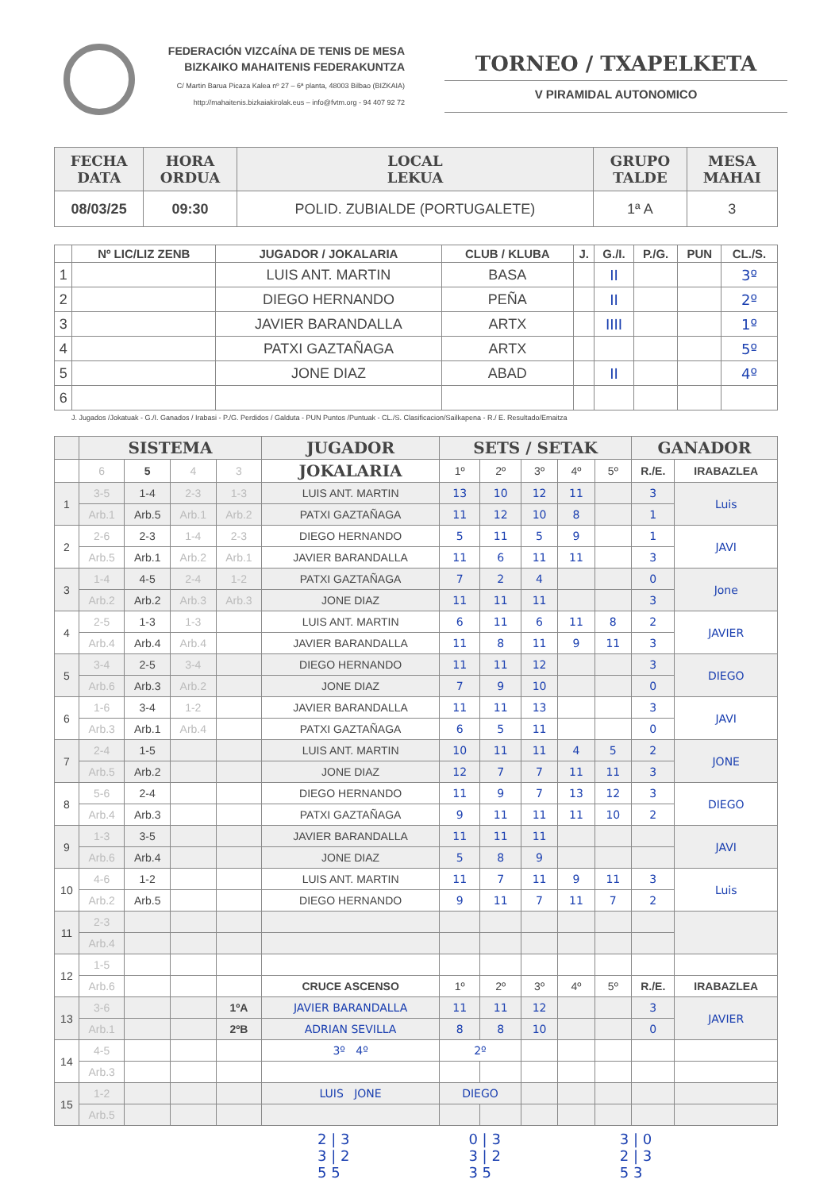FEDERACIÓN VIZCAÍNA DE TENIS DE MESA
BIZKAIKO MAHAITENIS FEDERAKUNTZA
C/ Martin Barua Picaza Kalea nº 27 – 6ª planta, 48003 Bilbao (BIZKAIA)
http://mahaitenis.bizkaiakirolak.eus – info@fvtm.org - 94 407 92 72
TORNEO / TXAPELKETA
V PIRAMIDAL AUTONOMICO
| FECHA DATA | HORA ORDUA | LOCAL LEKUA | GRUPO TALDE | MESA MAHAI |
| --- | --- | --- | --- | --- |
| 08/03/25 | 09:30 | POLID. ZUBIALDE (PORTUGALETE) | 1ª A | 3 |
| | Nº LIC/LIZ ZENB | JUGADOR / JOKALARIA | CLUB / KLUBA | J. | G./I. | P./G. | PUN | CL./S. |
| --- | --- | --- | --- | --- | --- | --- | --- | --- |
| 1 | | LUIS ANT. MARTIN | BASA | | II | | | 3º |
| 2 | | DIEGO HERNANDO | PEÑA | | II | | | 2º |
| 3 | | JAVIER BARANDALLA | ARTX | | IIII | | | 1º |
| 4 | | PATXI GAZTAÑAGA | ARTX | | | | | 5º |
| 5 | | JONE DIAZ | ABAD | | II | | | 4º |
| 6 | | | | | | | | |
J. Jugados /Jokatuak - G./I. Ganados / Irabasi - P./G. Perdidos / Galduta - PUN Puntos /Puntuak - CL./S. Clasificacion/Sailkapena - R./ E. Resultado/Emaitza
| | SISTEMA | | | | JUGADOR | SETS / SETAK | | | | | GANADOR | |
| --- | --- | --- | --- | --- | --- | --- | --- | --- | --- | --- | --- | --- |
| | 6 | 5 | 4 | 3 | JOKALARIA | 1º | 2º | 3º | 4º | 5º | R./E. | IRABAZLEA |
| 1 | 3-5 | 1-4 | 2-3 | 1-3 | LUIS ANT. MARTIN | 13 | 10 | 12 | 11 | | 3 | Luis |
| | Arb.1 | Arb.5 | Arb.1 | Arb.2 | PATXI GAZTAÑAGA | 11 | 12 | 10 | 8 | | 1 | |
| 2 | 2-6 | 2-3 | 1-4 | 2-3 | DIEGO HERNANDO | 5 | 11 | 5 | 9 | | 1 | JAVI |
| | Arb.5 | Arb.1 | Arb.2 | Arb.1 | JAVIER BARANDALLA | 11 | 6 | 11 | 11 | | 3 | |
| 3 | 1-4 | 4-5 | 2-4 | 1-2 | PATXI GAZTAÑAGA | 7 | 2 | 4 | | | 0 | Jone |
| | Arb.2 | Arb.2 | Arb.3 | Arb.3 | JONE DIAZ | 11 | 11 | 11 | | | 3 | |
| 4 | 2-5 | 1-3 | 1-3 | | LUIS ANT. MARTIN | 6 | 11 | 6 | 11 | 8 | 2 | JAVIER |
| | Arb.4 | Arb.4 | Arb.4 | | JAVIER BARANDALLA | 11 | 8 | 11 | 9 | 11 | 3 | |
| 5 | 3-4 | 2-5 | 3-4 | | DIEGO HERNANDO | 11 | 11 | 12 | | | 3 | DIEGO |
| | Arb.6 | Arb.3 | Arb.2 | | JONE DIAZ | 7 | 9 | 10 | | | 0 | |
| 6 | 1-6 | 3-4 | 1-2 | | JAVIER BARANDALLA | 11 | 11 | 13 | | | 3 | JAVI |
| | Arb.3 | Arb.1 | Arb.4 | | PATXI GAZTAÑAGA | 6 | 5 | 11 | | | 0 | |
| 7 | 2-4 | 1-5 | | | LUIS ANT. MARTIN | 10 | 11 | 11 | 4 | 5 | 2 | JONE |
| | Arb.5 | Arb.2 | | | JONE DIAZ | 12 | 7 | 7 | 11 | 11 | 3 | |
| 8 | 5-6 | 2-4 | | | DIEGO HERNANDO | 11 | 9 | 7 | 13 | 12 | 3 | DIEGO |
| | Arb.4 | Arb.3 | | | PATXI GAZTAÑAGA | 9 | 11 | 11 | 11 | 10 | 2 | |
| 9 | 1-3 | 3-5 | | | JAVIER BARANDALLA | 11 | 11 | 11 | | | | JAVI |
| | Arb.6 | Arb.4 | | | JONE DIAZ | 5 | 8 | 9 | | | | |
| 10 | 4-6 | 1-2 | | | LUIS ANT. MARTIN | 11 | 7 | 11 | 9 | 11 | 3 | Luis |
| | Arb.2 | Arb.5 | | | DIEGO HERNANDO | 9 | 11 | 7 | 11 | 7 | 2 | |
| 11 | 2-3 | | | | | | | | | | | |
| | Arb.4 | | | | | | | | | | | |
| 12 | 1-5 | | | | | | | | | | | |
| | Arb.6 | | | | CRUCE ASCENSO | 1º | 2º | 3º | 4º | 5º | R./E. | IRABAZLEA |
| 13 | 3-6 | | | 1ºA | JAVIER BARANDALLA | 11 | 11 | 12 | | | 3 | JAVIER |
| | Arb.1 | | | 2ºB | ADRIAN SEVILLA | 8 | 8 | 10 | | | 0 | |
| 14 | 4-5 | | | | 3º 4º | 2º | | | | | | |
| | Arb.3 | | | | | | | | | | | |
| 15 | 1-2 | | | | LUIS JONE | DIEGO | | | | | | |
| | Arb.5 | | | | | | | | | | | |
2 | 3
3 | 2
5 5
0 | 3
3 | 2
3 5
3 | 0
2 | 3
5 3